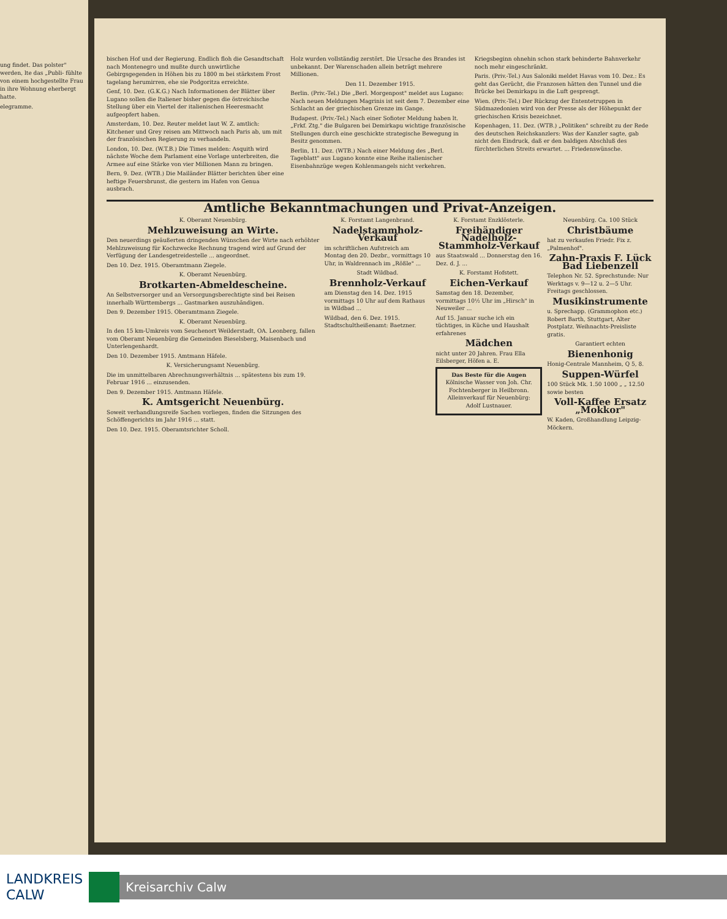ung findet. Das polster" werden, lte das „Publi- fühlte von einem hochgestellte Frau in ihre Wohnung eherbergt hatte.
elegramme.
bischen Hof und der Regierung. Endlich floh die Gesandtschaft nach Montenegro und mußte durch unwirtliche Gebirgsgegenden in Höhen bis zu 1800 m bei stärkstem Frost tagelang herumirren, ehe sie Podgoritza erreichte.
Genf, 10. Dez. (G.K.G.) Nach Informationen der Blätter über Lugano sollen die Italiener bisher gegen die östreichische Stellung über ein Viertel der italienischen Heeresmacht aufgeopfert haben.
Amsterdam, 10. Dez. Reuter meldet laut W. Z. amtlich: Kitchener und Grey reisen am Mittwoch nach Paris ab, um mit der französischen Regierung zu verhandeln.
London, 10. Dez. (W.T.B.) Die Times melden: Asquith wird nächste Woche dem Parlament eine Vorlage unterbreiten, die Armee auf eine Stärke von vier Millionen Mann zu bringen.
Bern, 9. Dez. (WTB.) Die Mailänder Blätter berichten über eine heftige Feuersbrunst, die gestern im Hafen von Genua ausbrach.
Holz wurden vollständig zerstört. Die Ursache des Brandes ist unbekannt. Der Warenschaden allein beträgt mehrere Millionen.
Den 11. Dezember 1915.
Berlin. (Priv.-Tel.) Die „Berl. Morgenpost" meldet aus Lugano: Nach neuen Meldungen Magrinis ist seit dem 7. Dezember eine Schlacht an der griechischen Grenze im Gange.
Budapest. (Priv.-Tel.) Nach einer Sofioter Meldung haben lt. „Frkf. Ztg." die Bulgaren bei Demirkapu wichtige französische Stellungen durch eine geschickte strategische Bewegung in Besitz genommen.
Berlin, 11. Dez. (WTB.) Nach einer Meldung des „Berl. Tageblatt" aus Lugano konnte eine Reihe italienischer Eisenbahnzüge wegen Kohlenmangels nicht verkehren.
Kriegsbeginn ohnehin schon stark behinderte Bahnverkehr noch mehr eingeschränkt.
Paris. (Priv.-Tel.) Aus Saloniki meldet Havas vom 10. Dez.: Es geht das Gerücht, die Franzosen hätten den Tunnel und die Brücke bei Demirkapu in die Luft gesprengt.
Wien. (Priv.-Tel.) Der Rückzug der Ententetruppen in Südmazedonien wird von der Presse als der Höhepunkt der griechischen Krisis bezeichnet.
Kopenhagen, 11. Dez. (WTB.) „Politiken" schreibt zu der Rede des deutschen Reichskanzlers: Was der Kanzler sagte, gab nicht den Eindruck, daß er den baldigen Abschluß des fürchterlichen Streits erwartet. ... Friedenswünsche.
Amtliche Bekanntmachungen und Privat-Anzeigen.
K. Oberamt Neuenbürg.
Mehlzuweisung an Wirte.
Den neuerdings geäußerten dringenden Wünschen der Wirte nach erhöhter Mehlzuweisung für Kochzwecke Rechnung tragend wird auf Grund der Verfügung der Landesgetreidestelle ... angeordnet.
Den 10. Dez. 1915. Oberamtmann Ziegele.
K. Oberamt Neuenbürg.
Brotkarten-Abmeldescheine.
An Selbstversorger und an Versorgungsberechtigte sind bei Reisen innerhalb Württembergs ... Gastmarken auszuhändigen.
Den 9. Dezember 1915. Oberamtmann Ziegele.
K. Oberamt Neuenbürg.
In den 15 km-Umkreis vom Seuchenort Weilderstadt, OA. Leonberg, fallen vom Oberamt Neuenbürg die Gemeinden Bieselsberg, Maisenbach und Unterlengenhardt.
Den 10. Dezember 1915. Amtmann Häfele.
K. Versicherungsamt Neuenbürg.
Die im unmittelbaren Abrechnungsverhältnis ... spätestens bis zum 19. Februar 1916 ... einzusenden.
Den 9. Dezember 1915. Amtmann Häfele.
K. Amtsgericht Neuenbürg.
Soweit verhandlungsreife Sachen vorliegen, finden die Sitzungen des Schöffengerichts im Jahr 1916 ... statt.
Den 10. Dez. 1915. Oberamtsrichter Scholl.
K. Forstamt Langenbrand.
Nadelstammholz-Verkauf
im schriftlichen Aufstreich am Montag den 20. Dezbr., vormittags 10 Uhr, in Waldrennach im „Rößle" ...
Stadt Wildbad.
Brennholz-Verkauf
am Dienstag den 14. Dez. 1915 vormittags 10 Uhr auf dem Rathaus in Wildbad ...
Wildbad, den 6. Dez. 1915. Stadtschultheißenamt: Baetzner.
K. Forstamt Enzklösterle.
Freihändiger Nadelholz-Stammholz-Verkauf
aus Staatswald ... Donnerstag den 16. Dez. d. J. ...
K. Forstamt Hofstett.
Eichen-Verkauf
Samstag den 18. Dezember, vormittags 10½ Uhr im „Hirsch" in Neuweiler ...
Auf 15. Januar suche ich ein tüchtiges, in Küche und Haushalt erfahrenes
Mädchen
nicht unter 20 Jahren. Frau Ella Eilsberger, Höfen a. E.
Das Beste für die Augen
Kölnische Wasser von Joh. Chr. Fochtenberger in Heilbronn. Alleinverkauf für Neuenbürg: Adolf Lustnauer.
Neuenbürg. Ca. 100 Stück
Christbäume
hat zu verkaufen Friedr. Fix z. „Palmenhof".
Zahn-Praxis F. Lück Bad Liebenzell
Telephon Nr. 52. Sprechstunde: Nur Werktags v. 9—12 u. 2—5 Uhr. Freitags geschlossen.
Musikinstrumente
u. Sprechapp. (Grammophon etc.) Robert Barth, Stuttgart, Alter Postplatz. Weihnachts-Preisliste gratis.
Garantiert echten
Bienenhonig
Honig-Centrale Mannheim, Q 5, 8.
Suppen-Würfel
100 Stück Mk. 1.50 1000 „ „ 12.50 sowie besten
Voll-Kaffee Ersatz „Mokkor"
W. Kaden, Großhandlung Leipzig-Möckern.
LANDKREIS
CALW
Kreisarchiv Calw